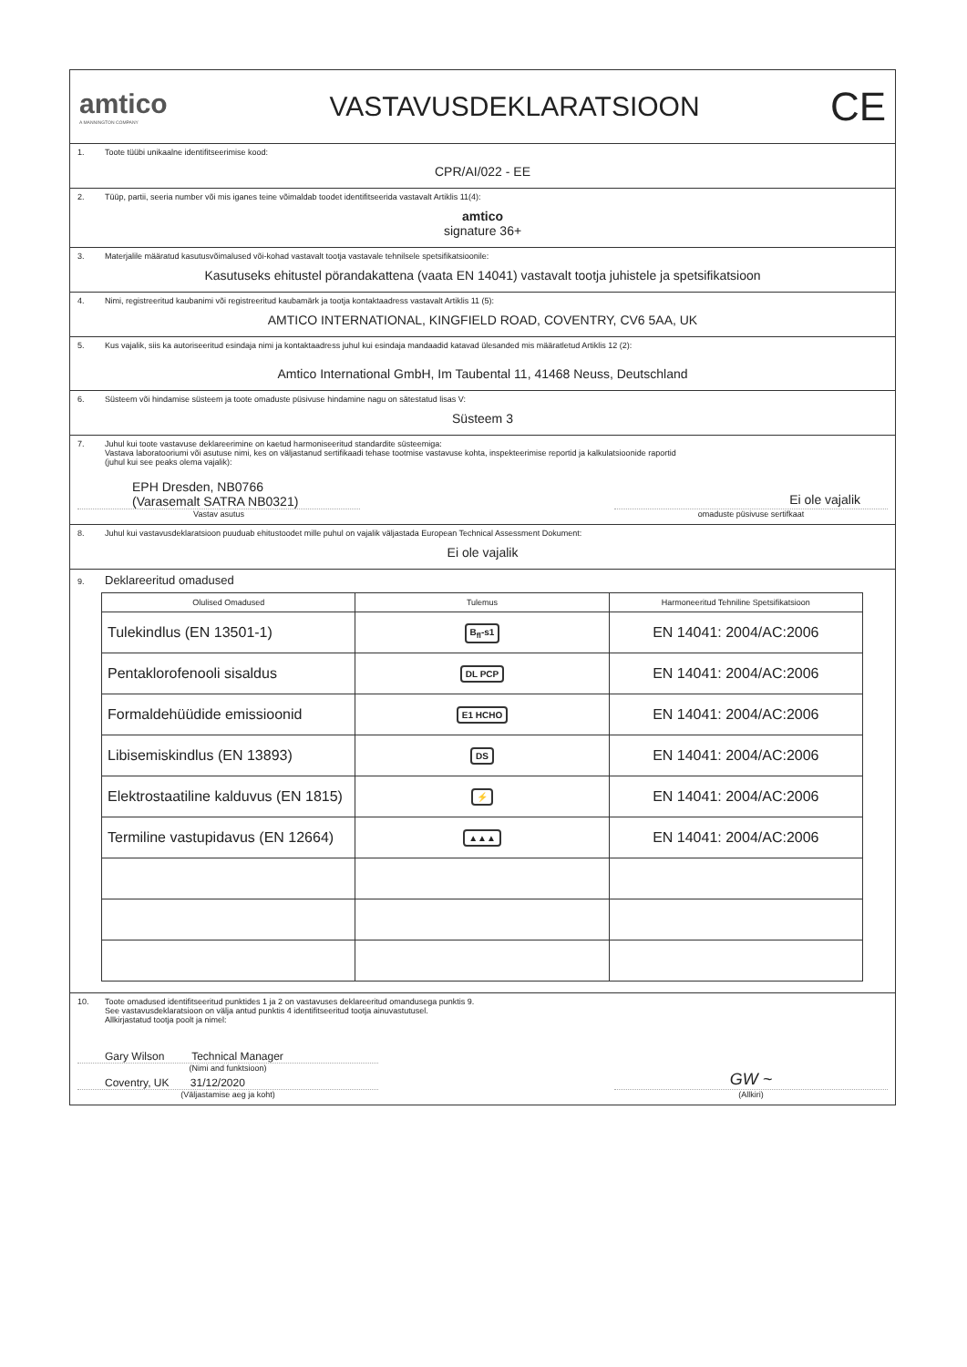amtico
A MANNINGTON COMPANY
VASTAVUSDEKLARATSIOON
CE
1. Toote tüübi unikaalne identifitseerimise kood:
CPR/AI/022 - EE
2. Tüüp, partii, seeria number või mis iganes teine võimaldab toodet identifitseerida vastavalt Artiklis 11(4):
amtico
signature 36+
3. Materjalile määratud kasutusvõimalused või-kohad vastavalt tootja vastavale tehnilsele spetsifikatsioonile:
Kasutuseks ehitustel pörandakattena (vaata EN 14041) vastavalt tootja juhistele ja spetsifikatsioon
4. Nimi, registreeritud kaubanimi või registreeritud kaubamärk ja tootja kontaktaadress vastavalt Artiklis 11 (5):
AMTICO INTERNATIONAL, KINGFIELD ROAD, COVENTRY, CV6 5AA, UK
5. Kus vajalik, siis ka autoriseeritud esindaja nimi ja kontaktaadress juhul kui esindaja mandaadid katavad ülesanded mis määratletud Artiklis 12 (2):
Amtico International GmbH, Im Taubental 11, 41468 Neuss, Deutschland
6. Süsteem või hindamise süsteem ja toote omaduste püsivuse hindamine nagu on sätestatud lisas V:
Süsteem 3
7. Juhul kui toote vastavuse deklareerimine on kaetud harmoniseeritud standardite süsteemiga:
Vastava laboratooriumi või asutuse nimi, kes on väljastanud sertifikaadi tehase tootmise vastavuse kohta, inspekteerimise reportid ja kalkulatsioonide raportid
(juhul kui see peaks olema vajalik):
EPH Dresden, NB0766
(Varasemalt SATRA NB0321)
Ei ole vajalik
Vastav asutus omaduste püsivuse sertifkaat
8. Juhul kui vastavusdeklaratsioon puuduab ehitustoodet mille puhul on vajalik väljastada European Technical Assessment Dokument:
Ei ole vajalik
9. Deklareeritud omadused
| Olulised Omadused | Tulemus | Harmoneeritud Tehniline Spetsifikatsioon |
| --- | --- | --- |
| Tulekindlus (EN 13501-1) | B<sub>fl</sub>-s1 | EN 14041: 2004/AC:2006 |
| Pentaklorofenooli sisaldus | DL PCP | EN 14041: 2004/AC:2006 |
| Formaldehüüdide emissioonid | E1 HCHO | EN 14041: 2004/AC:2006 |
| Libisemiskindlus (EN 13893) | DS | EN 14041: 2004/AC:2006 |
| Elektrostaatiline kalduvus (EN 1815) | ⚡ | EN 14041: 2004/AC:2006 |
| Termiline vastupidavus (EN 12664) | ▲▲▲ | EN 14041: 2004/AC:2006 |
10. Toote omadused identifitseeritud punktides 1 ja 2 on vastavuses deklareeritud omandusega punktis 9.
See vastavusdeklaratsioon on välja antud punktis 4 identifitseeritud tootja ainuvastutusel.
Allkirjastatud tootja poolt ja nimel:
Gary Wilson Technical Manager
(Nimi and funktsioon)
Coventry, UK 31/12/2020
(Väljastamise aeg ja koht)
GW ~
(Allkiri)